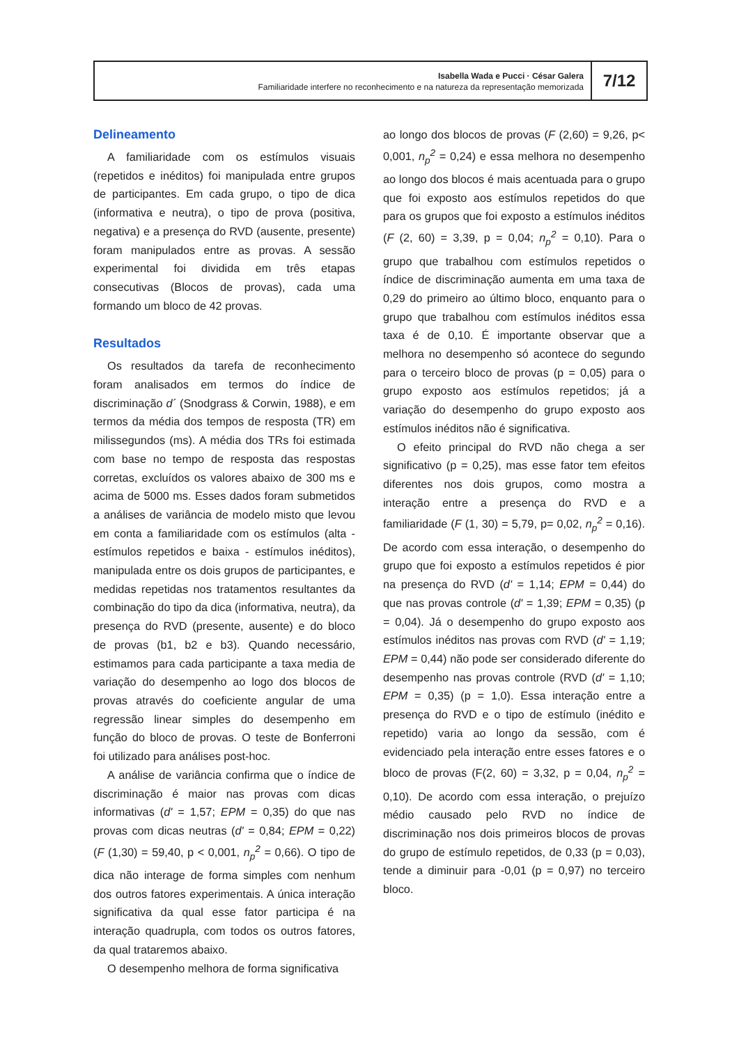Isabella Wada e Pucci · César Galera
Familiaridade interfere no reconhecimento e na natureza da representação memorizada
7/12
Delineamento
A familiaridade com os estímulos visuais (repetidos e inéditos) foi manipulada entre grupos de participantes. Em cada grupo, o tipo de dica (informativa e neutra), o tipo de prova (positiva, negativa) e a presença do RVD (ausente, presente) foram manipulados entre as provas. A sessão experimental foi dividida em três etapas consecutivas (Blocos de provas), cada uma formando um bloco de 42 provas.
Resultados
Os resultados da tarefa de reconhecimento foram analisados em termos do índice de discriminação d´ (Snodgrass & Corwin, 1988), e em termos da média dos tempos de resposta (TR) em milissegundos (ms). A média dos TRs foi estimada com base no tempo de resposta das respostas corretas, excluídos os valores abaixo de 300 ms e acima de 5000 ms. Esses dados foram submetidos a análises de variância de modelo misto que levou em conta a familiaridade com os estímulos (alta - estímulos repetidos e baixa - estímulos inéditos), manipulada entre os dois grupos de participantes, e medidas repetidas nos tratamentos resultantes da combinação do tipo da dica (informativa, neutra), da presença do RVD (presente, ausente) e do bloco de provas (b1, b2 e b3). Quando necessário, estimamos para cada participante a taxa media de variação do desempenho ao logo dos blocos de provas através do coeficiente angular de uma regressão linear simples do desempenho em função do bloco de provas. O teste de Bonferroni foi utilizado para análises post-hoc.
A análise de variância confirma que o índice de discriminação é maior nas provas com dicas informativas (d' = 1,57; EPM = 0,35) do que nas provas com dicas neutras (d' = 0,84; EPM = 0,22) (F (1,30) = 59,40, p < 0,001, n<sub>p</sub><sup>2</sup> = 0,66). O tipo de dica não interage de forma simples com nenhum dos outros fatores experimentais. A única interação significativa da qual esse fator participa é na interação quadrupla, com todos os outros fatores, da qual trataremos abaixo.
O desempenho melhora de forma significativa
ao longo dos blocos de provas (F (2,60) = 9,26, p< 0,001, n<sub>p</sub><sup>2</sup> = 0,24) e essa melhora no desempenho ao longo dos blocos é mais acentuada para o grupo que foi exposto aos estímulos repetidos do que para os grupos que foi exposto a estímulos inéditos (F (2, 60) = 3,39, p = 0,04; n<sub>p</sub><sup>2</sup> = 0,10). Para o grupo que trabalhou com estímulos repetidos o índice de discriminação aumenta em uma taxa de 0,29 do primeiro ao último bloco, enquanto para o grupo que trabalhou com estímulos inéditos essa taxa é de 0,10. É importante observar que a melhora no desempenho só acontece do segundo para o terceiro bloco de provas (p = 0,05) para o grupo exposto aos estímulos repetidos; já a variação do desempenho do grupo exposto aos estímulos inéditos não é significativa.
O efeito principal do RVD não chega a ser significativo (p = 0,25), mas esse fator tem efeitos diferentes nos dois grupos, como mostra a interação entre a presença do RVD e a familiaridade (F (1, 30) = 5,79, p= 0,02, n<sub>p</sub><sup>2</sup> = 0,16). De acordo com essa interação, o desempenho do grupo que foi exposto a estímulos repetidos é pior na presença do RVD (d' = 1,14; EPM = 0,44) do que nas provas controle (d' = 1,39; EPM = 0,35) (p = 0,04). Já o desempenho do grupo exposto aos estímulos inéditos nas provas com RVD (d' = 1,19; EPM = 0,44) não pode ser considerado diferente do desempenho nas provas controle (RVD (d' = 1,10; EPM = 0,35) (p = 1,0). Essa interação entre a presença do RVD e o tipo de estímulo (inédito e repetido) varia ao longo da sessão, com é evidenciado pela interação entre esses fatores e o bloco de provas (F(2, 60) = 3,32, p = 0,04, n<sub>p</sub><sup>2</sup> = 0,10). De acordo com essa interação, o prejuízo médio causado pelo RVD no índice de discriminação nos dois primeiros blocos de provas do grupo de estímulo repetidos, de 0,33 (p = 0,03), tende a diminuir para -0,01 (p = 0,97) no terceiro bloco.